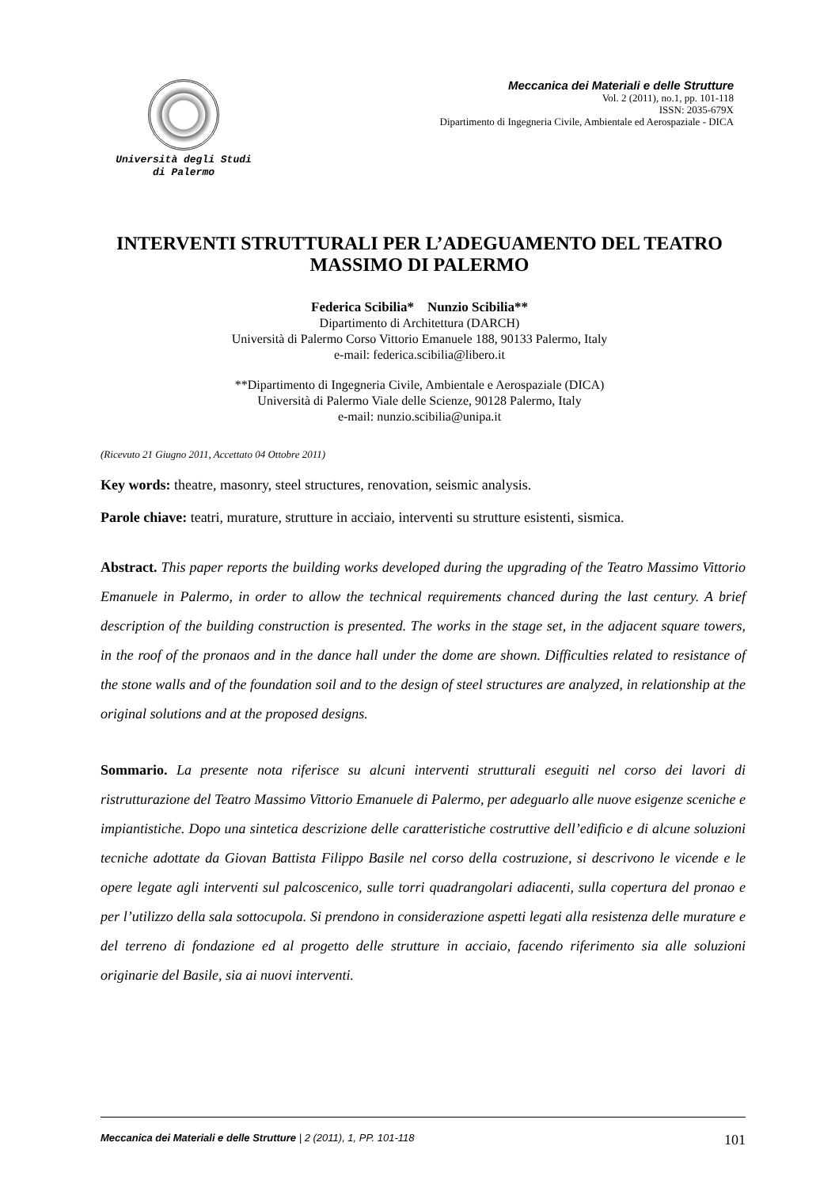Università degli Studi
di Palermo
Meccanica dei Materiali e delle Strutture
Vol. 2 (2011), no.1, pp. 101-118
ISSN: 2035-679X
Dipartimento di Ingegneria Civile, Ambientale ed Aerospaziale - DICA
INTERVENTI STRUTTURALI PER L’ADEGUAMENTO DEL TEATRO
MASSIMO DI PALERMO
Federica Scibilia* Nunzio Scibilia**
Dipartimento di Architettura (DARCH)
Università di Palermo Corso Vittorio Emanuele 188, 90133 Palermo, Italy
e-mail: federica.scibilia@libero.it
**Dipartimento di Ingegneria Civile, Ambientale e Aerospaziale (DICA)
Università di Palermo Viale delle Scienze, 90128 Palermo, Italy
e-mail: nunzio.scibilia@unipa.it
(Ricevuto 21 Giugno 2011, Accettato 04 Ottobre 2011)
Key words: theatre, masonry, steel structures, renovation, seismic analysis.
Parole chiave: teatri, murature, strutture in acciaio, interventi su strutture esistenti, sismica.
Abstract. This paper reports the building works developed during the upgrading of the Teatro Massimo Vittorio Emanuele in Palermo, in order to allow the technical requirements chanced during the last century. A brief description of the building construction is presented. The works in the stage set, in the adjacent square towers, in the roof of the pronaos and in the dance hall under the dome are shown. Difficulties related to resistance of the stone walls and of the foundation soil and to the design of steel structures are analyzed, in relationship at the original solutions and at the proposed designs.
Sommario. La presente nota riferisce su alcuni interventi strutturali eseguiti nel corso dei lavori di ristrutturazione del Teatro Massimo Vittorio Emanuele di Palermo, per adeguarlo alle nuove esigenze sceniche e impiantistiche. Dopo una sintetica descrizione delle caratteristiche costruttive dell’edificio e di alcune soluzioni tecniche adottate da Giovan Battista Filippo Basile nel corso della costruzione, si descrivono le vicende e le opere legate agli interventi sul palcoscenico, sulle torri quadrangolari adiacenti, sulla copertura del pronao e per l’utilizzo della sala sottocupola. Si prendono in considerazione aspetti legati alla resistenza delle murature e del terreno di fondazione ed al progetto delle strutture in acciaio, facendo riferimento sia alle soluzioni originarie del Basile, sia ai nuovi interventi.
Meccanica dei Materiali e delle Strutture | 2 (2011), 1, PP. 101-118
101